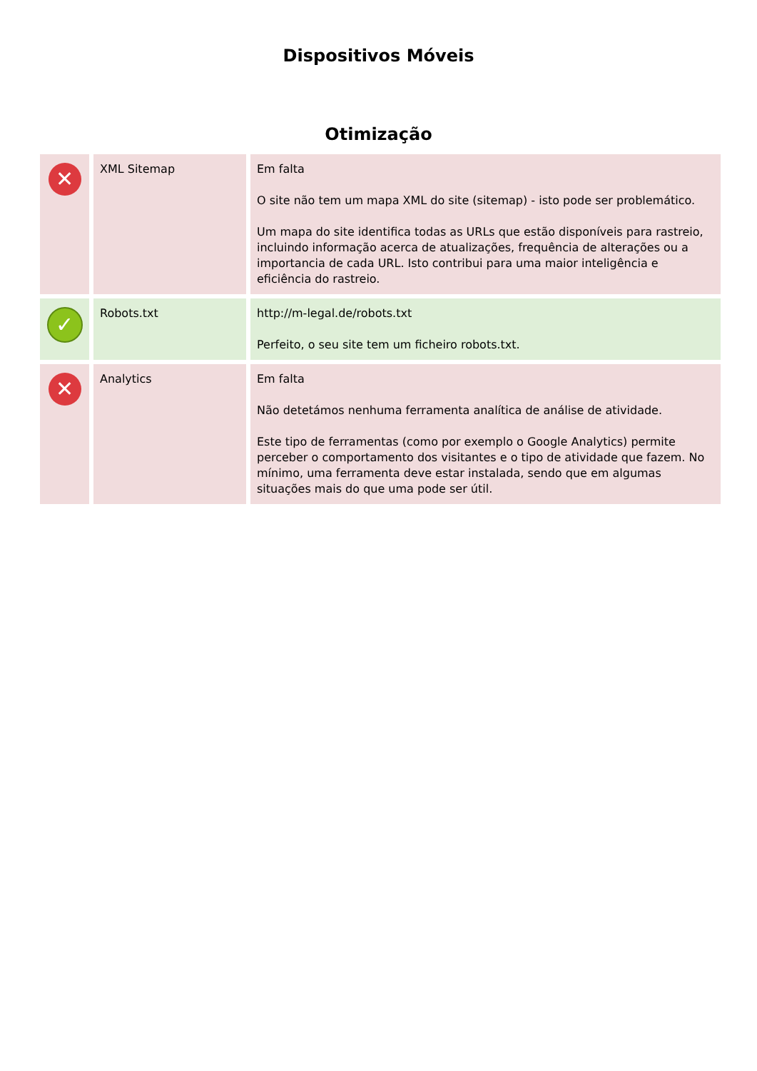Dispositivos Móveis
Otimização
| ✕ | XML Sitemap | Em falta O site não tem um mapa XML do site (sitemap) - isto pode ser problemático. Um mapa do site identifica todas as URLs que estão disponíveis para rastreio, incluindo informação acerca de atualizações, frequência de alterações ou a importancia de cada URL. Isto contribui para uma maior inteligência e eficiência do rastreio. |
| ✓ | Robots.txt | http://m-legal.de/robots.txt Perfeito, o seu site tem um ficheiro robots.txt. |
| ✕ | Analytics | Em falta Não detetámos nenhuma ferramenta analítica de análise de atividade. Este tipo de ferramentas (como por exemplo o Google Analytics) permite perceber o comportamento dos visitantes e o tipo de atividade que fazem. No mínimo, uma ferramenta deve estar instalada, sendo que em algumas situações mais do que uma pode ser útil. |